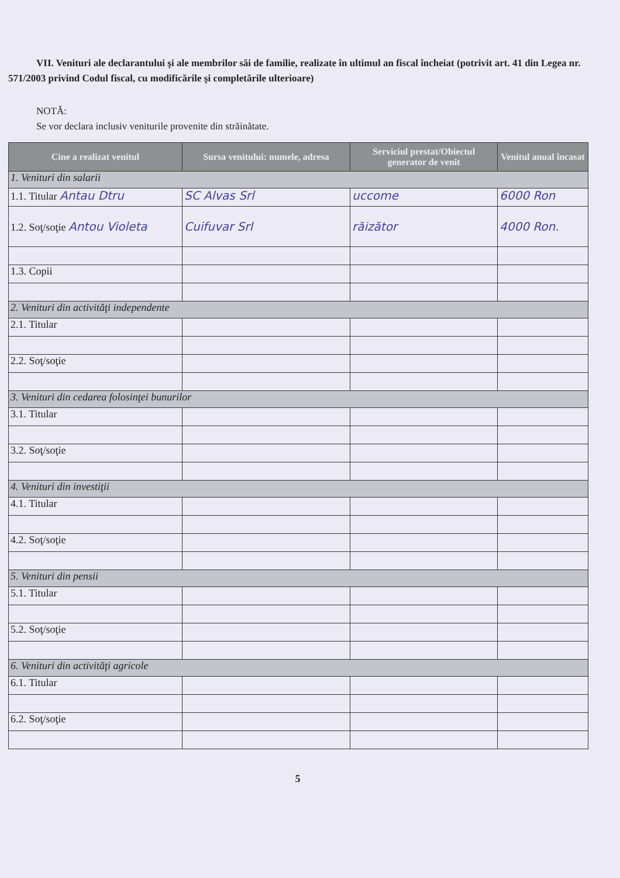VII. Venituri ale declarantului şi ale membrilor săi de familie, realizate în ultimul an fiscal încheiat (potrivit art. 41 din Legea nr. 571/2003 privind Codul fiscal, cu modificările şi completările ulterioare)
NOTĂ:
Se vor declara inclusiv veniturile provenite din străinătate.
| Cine a realizat venitul | Sursa venitului: numele, adresa | Serviciul prestat/Obiectul generator de venit | Venitul anual încasat |
| --- | --- | --- | --- |
| 1. Venituri din salarii | | | |
| 1.1. Titular Antau Dtru | SC Alvas Srl | uccome | 6000 Ron |
| 1.2. Soţ/soţie Antou Violeta | Cuifuvar Srl | răizător | 4000 Ron. |
| 1.3. Copii | | | |
| 2. Venituri din activităţi independente | | | |
| 2.1. Titular | | | |
| 2.2. Soţ/soţie | | | |
| 3. Venituri din cedarea folosinţei bunurilor | | | |
| 3.1. Titular | | | |
| 3.2. Soţ/soţie | | | |
| 4. Venituri din investiţii | | | |
| 4.1. Titular | | | |
| 4.2. Soţ/soţie | | | |
| 5. Venituri din pensii | | | |
| 5.1. Titular | | | |
| 5.2. Soţ/soţie | | | |
| 6. Venituri din activităţi agricole | | | |
| 6.1. Titular | | | |
| 6.2. Soţ/soţie | | | |
5